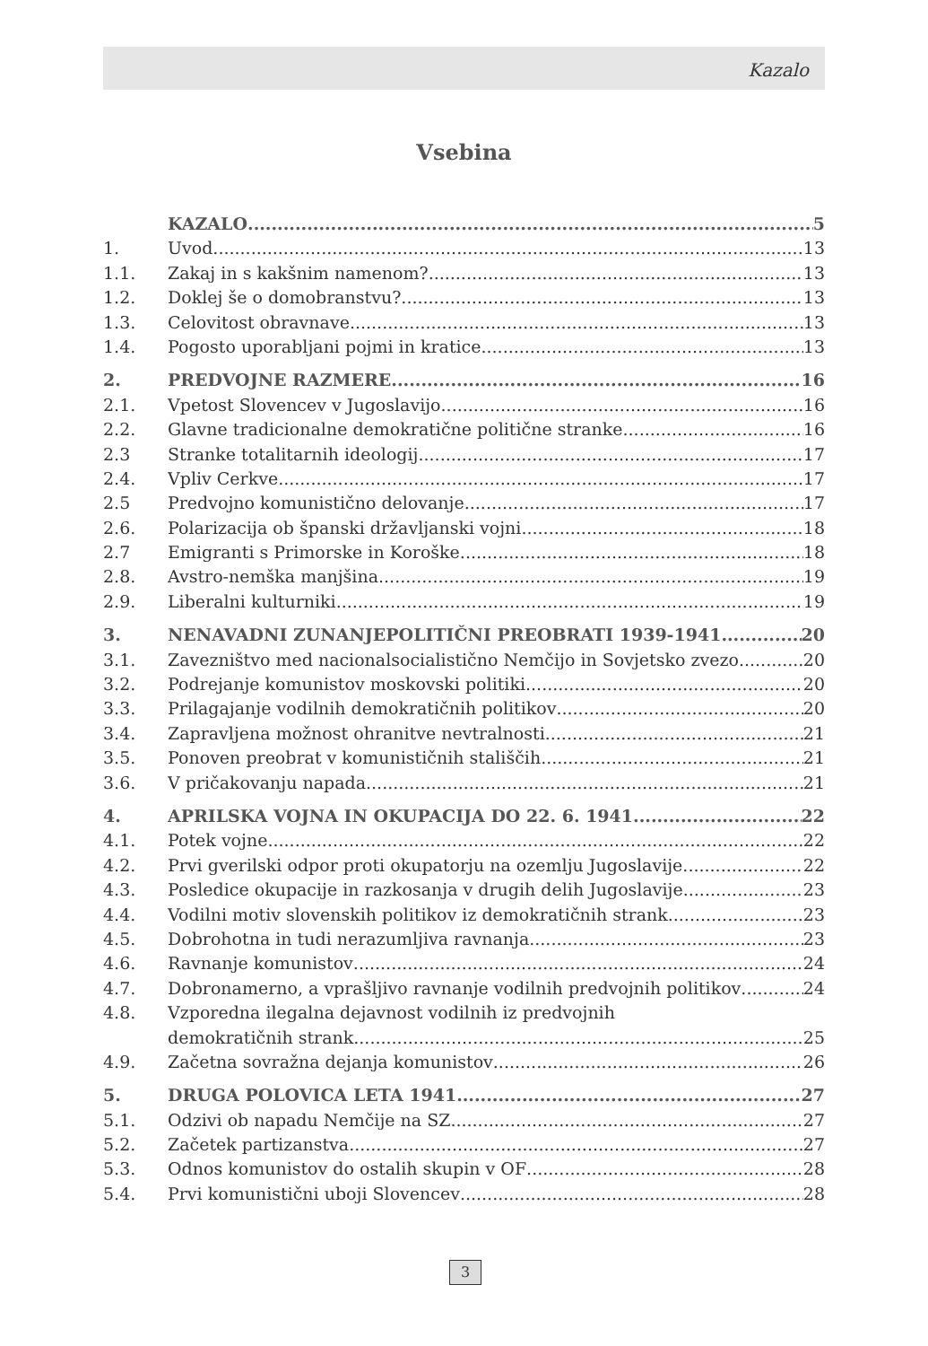Kazalo
Vsebina
KAZALO 5
1. Uvod 13
1.1. Zakaj in s kakšnim namenom? 13
1.2. Doklej še o domobranstvu? 13
1.3. Celovitost obravnave 13
1.4. Pogosto uporabljani pojmi in kratice 13
2. PREDVOJNE RAZMERE 16
2.1. Vpetost Slovencev v Jugoslavijo 16
2.2. Glavne tradicionalne demokratične politične stranke 16
2.3 Stranke totalitarnih ideologij 17
2.4. Vpliv Cerkve 17
2.5 Predvojno komunistično delovanje 17
2.6. Polarizacija ob španski državljanski vojni 18
2.7 Emigranti s Primorske in Koroške 18
2.8. Avstro-nemška manjšina 19
2.9. Liberalni kulturniki 19
3. NENAVADNI ZUNANJEPOLITIČNI PREOBRATI 1939-1941 20
3.1. Zavezništvo med nacionalsocialistično Nemčijo in Sovjetsko zvezo 20
3.2. Podrejanje komunistov moskovski politiki 20
3.3. Prilagajanje vodilnih demokratičnih politikov 20
3.4. Zapravljena možnost ohranitve nevtralnosti 21
3.5. Ponoven preobrat v komunističnih stališčih 21
3.6. V pričakovanju napada 21
4. APRILSKA VOJNA IN OKUPACIJA DO 22. 6. 1941 22
4.1. Potek vojne 22
4.2. Prvi gverilski odpor proti okupatorju na ozemlju Jugoslavije 22
4.3. Posledice okupacije in razkosanja v drugih delih Jugoslavije 23
4.4. Vodilni motiv slovenskih politikov iz demokratičnih strank 23
4.5. Dobrohotna in tudi nerazumljiva ravnanja 23
4.6. Ravnanje komunistov 24
4.7. Dobronamerno, a vprašljivo ravnanje vodilnih predvojnih politikov 24
4.8. Vzporedna ilegalna dejavnost vodilnih iz predvojnih
demokratičnih strank 25
4.9. Začetna sovražna dejanja komunistov 26
5. DRUGA POLOVICA LETA 1941 27
5.1. Odzivi ob napadu Nemčije na SZ 27
5.2. Začetek partizanstva 27
5.3. Odnos komunistov do ostalih skupin v OF 28
5.4. Prvi komunistični uboji Slovencev 28
3